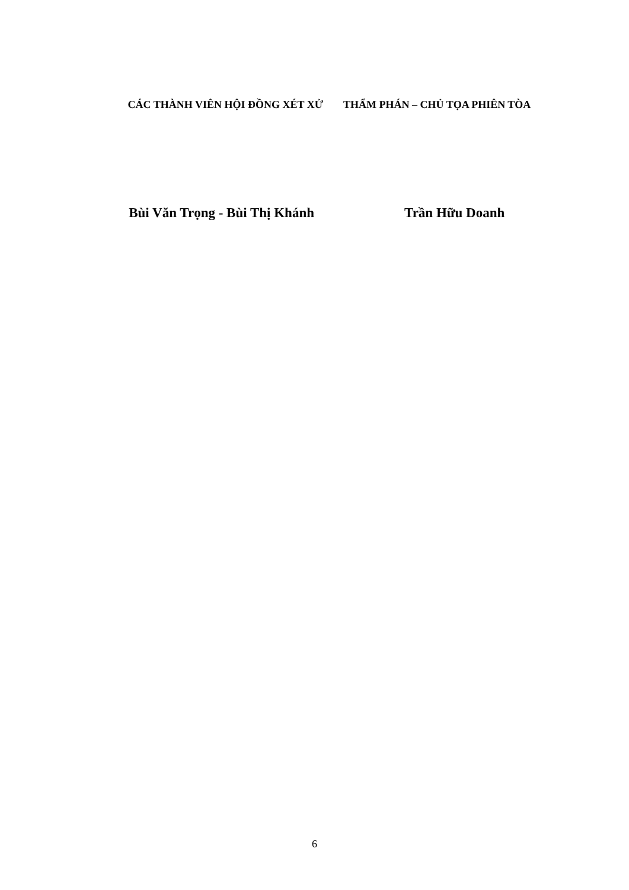CÁC THÀNH VIÊN HỘI ĐỒNG XÉT XỬ THẨM PHÁN – CHỦ TỌA PHIÊN TÒA
Bùi Văn Trọng - Bùi Thị Khánh Trần Hữu Doanh
6